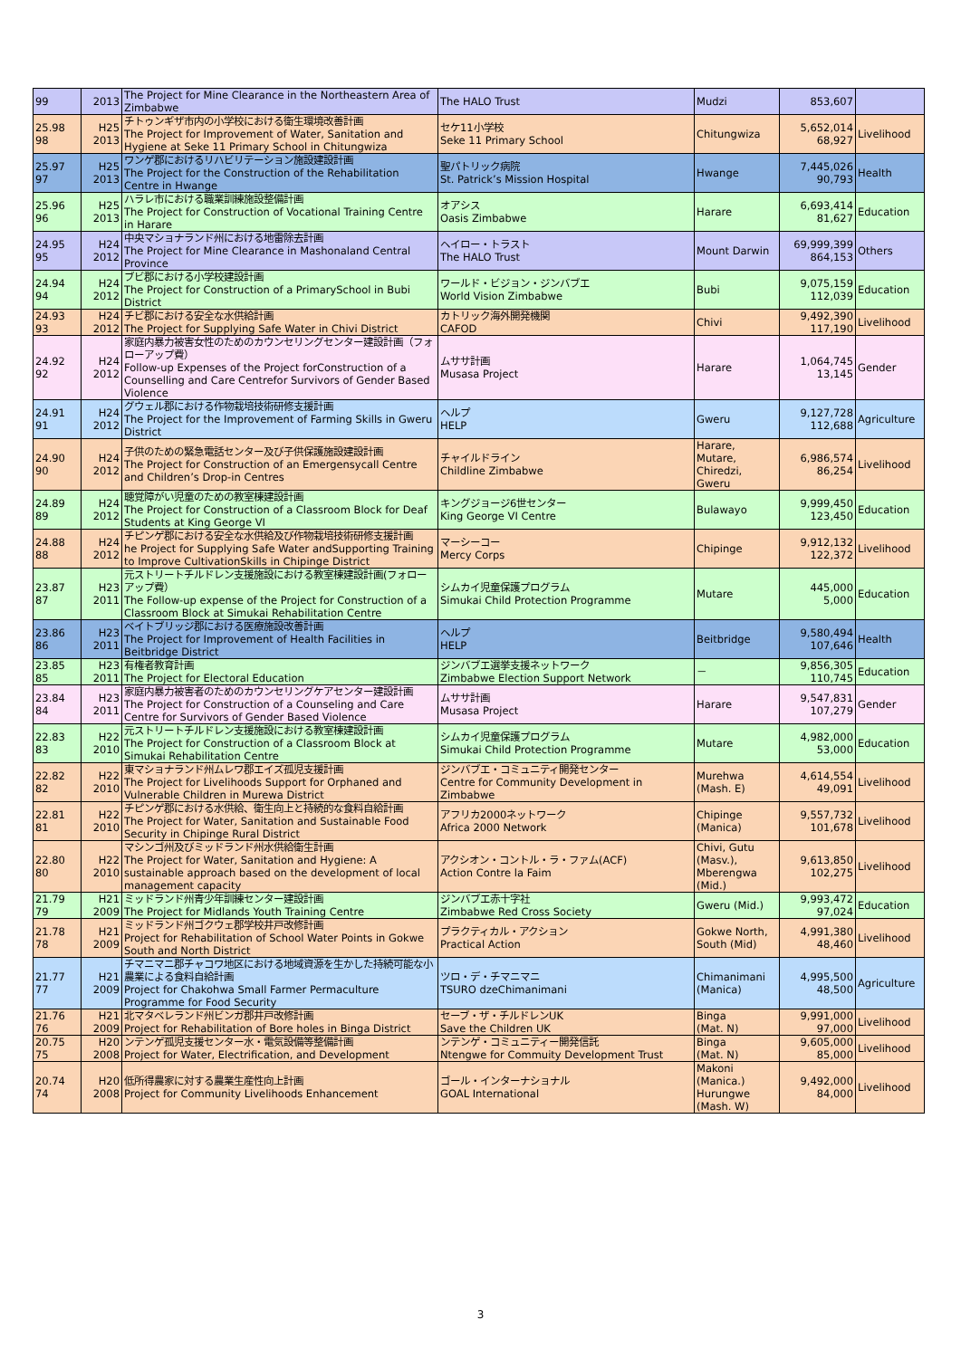| 99 | 2013 | The Project for Mine Clearance in the Northeastern Area of Zimbabwe | The HALO Trust | Mudzi | 853,607 | |
| 25.98 98 | H25 2013 | チトゥンギザ市内の小学校における衛生環境改善計画 The Project for Improvement of Water, Sanitation and Hygiene at Seke 11 Primary School in Chitungwiza | セケ11小学校 Seke 11 Primary School | Chitungwiza | 5,652,014 68,927 | Livelihood |
| 25.97 97 | H25 2013 | ワンゲ郡におけるリハビリテーション施設建設計画 The Project for the Construction of the Rehabilitation Centre in Hwange | 聖パトリック病院 St. Patrick’s Mission Hospital | Hwange | 7,445,026 90,793 | Health |
| 25.96 96 | H25 2013 | ハラレ市における職業訓練施設整備計画 The Project for Construction of Vocational Training Centre in Harare | オアシス Oasis Zimbabwe | Harare | 6,693,414 81,627 | Education |
| 24.95 95 | H24 2012 | 中央マショナランド州における地雷除去計画 The Project for Mine Clearance in Mashonaland Central Province | ヘイロー・トラスト The HALO Trust | Mount Darwin | 69,999,399 864,153 | Others |
| 24.94 94 | H24 2012 | ブビ郡における小学校建設計画 The Project for Construction of a PrimarySchool in Bubi District | ワールド・ビジョン・ジンバブエ World Vision Zimbabwe | Bubi | 9,075,159 112,039 | Education |
| 24.93 93 | H24 2012 | チビ郡における安全な水供給計画 The Project for Supplying Safe Water in Chivi District | カトリック海外開発機関 CAFOD | Chivi | 9,492,390 117,190 | Livelihood |
| 24.92 92 | H24 2012 | 家庭内暴力被害女性のためのカウンセリングセンター建設計画（フォローアップ費） Follow-up Expenses of the Project forConstruction of a Counselling and Care Centrefor Survivors of Gender Based Violence | ムササ計画 Musasa Project | Harare | 1,064,745 13,145 | Gender |
| 24.91 91 | H24 2012 | グウェル郡における作物栽培技術研修支援計画 The Project for the Improvement of Farming Skills in Gweru District | ヘルプ HELP | Gweru | 9,127,728 112,688 | Agriculture |
| 24.90 90 | H24 2012 | 子供のための緊急電話センター及び子供保護施設建設計画 The Project for Construction of an Emergensycall Centre and Children’s Drop-in Centres | チャイルドライン Childline Zimbabwe | Harare, Mutare, Chiredzi, Gweru | 6,986,574 86,254 | Livelihood |
| 24.89 89 | H24 2012 | 聴覚障がい児童のための教室棟建設計画 The Project for Construction of a Classroom Block for Deaf Students at King George VI | キングジョージ6世センター King George VI Centre | Bulawayo | 9,999,450 123,450 | Education |
| 24.88 88 | H24 2012 | チピンゲ郡における安全な水供給及び作物栽培技術研修支援計画 he Project for Supplying Safe Water andSupporting Training to Improve CultivationSkills in Chipinge District | マーシーコー Mercy Corps | Chipinge | 9,912,132 122,372 | Livelihood |
| 23.87 87 | H23 2011 | 元ストリートチルドレン支援施設における教室棟建設計画(フォローアップ費） The Follow-up expense of the Project for Construction of a Classroom Block at Simukai Rehabilitation Centre | シムカイ児童保護プログラム Simukai Child Protection Programme | Mutare | 445,000 5,000 | Education |
| 23.86 86 | H23 2011 | ベイトブリッジ郡における医療施設改善計画 The Project for Improvement of Health Facilities in Beitbridge District | ヘルプ HELP | Beitbridge | 9,580,494 107,646 | Health |
| 23.85 85 | H23 2011 | 有権者教育計画 The Project for Electoral Education | ジンバブエ選挙支援ネットワーク Zimbabwe Election Support Network | － | 9,856,305 110,745 | Education |
| 23.84 84 | H23 2011 | 家庭内暴力被害者のためのカウンセリングケアセンター建設計画 The Project for Construction of a Counseling and Care Centre for Survivors of Gender Based Violence | ムササ計画 Musasa Project | Harare | 9,547,831 107,279 | Gender |
| 22.83 83 | H22 2010 | 元ストリートチルドレン支援施設における教室棟建設計画 The Project for Construction of a Classroom Block at Simukai Rehabilitation Centre | シムカイ児童保護プログラム Simukai Child Protection Programme | Mutare | 4,982,000 53,000 | Education |
| 22.82 82 | H22 2010 | 東マショナランド州ムレワ郡エイズ孤児支援計画 The Project for Livelihoods Support for Orphaned and Vulnerable Children in Murewa District | ジンバブエ・コミュニティ開発センター Centre for Community Development in Zimbabwe | Murehwa (Mash. E) | 4,614,554 49,091 | Livelihood |
| 22.81 81 | H22 2010 | チピンゲ郡における水供給、衛生向上と持続的な食料自給計画 The Project for Water, Sanitation and Sustainable Food Security in Chipinge Rural District | アフリカ2000ネットワーク Africa 2000 Network | Chipinge (Manica) | 9,557,732 101,678 | Livelihood |
| 22.80 80 | H22 2010 | マシンゴ州及びミッドランド州水供給衛生計画 The Project for Water, Sanitation and Hygiene: A sustainable approach based on the development of local management capacity | アクシオン・コントル・ラ・ファム(ACF) Action Contre la Faim | Chivi, Gutu (Masv.), Mberengwa (Mid.) | 9,613,850 102,275 | Livelihood |
| 21.79 79 | H21 2009 | ミッドランド州青少年訓練センター建設計画 The Project for Midlands Youth Training Centre | ジンバブエ赤十字社 Zimbabwe Red Cross Society | Gweru (Mid.) | 9,993,472 97,024 | Education |
| 21.78 78 | H21 2009 | ミッドランド州ゴクウェ郡学校井戸改修計画 Project for Rehabilitation of School Water Points in Gokwe South and North District | プラクティカル・アクション Practical Action | Gokwe North, South (Mid) | 4,991,380 48,460 | Livelihood |
| 21.77 77 | H21 2009 | チマニマニ郡チャコワ地区における地域資源を生かした持続可能な小農業による食料自給計画 Project for Chakohwa Small Farmer Permaculture Programme for Food Security | ツロ・デ・チマニマニ TSURO dzeChimanimani | Chimanimani (Manica) | 4,995,500 48,500 | Agriculture |
| 21.76 76 | H21 2009 | 北マタベレランド州ビンガ郡井戸改修計画 Project for Rehabilitation of Bore holes in Binga District | セーブ・ザ・チルドレンUK Save the Children UK | Binga (Mat. N) | 9,991,000 97,000 | Livelihood |
| 20.75 75 | H20 2008 | ンテンゲ孤児支援センター水・電気設備等整備計画 Project for Water, Electrification, and Development | ンテンゲ・コミュニティー開発信託 Ntengwe for Commuity Development Trust | Binga (Mat. N) | 9,605,000 85,000 | Livelihood |
| 20.74 74 | H20 2008 | 低所得農家に対する農業生産性向上計画 Project for Community Livelihoods Enhancement | ゴール・インターナショナル GOAL International | Makoni (Manica.) Hurungwe (Mash. W) | 9,492,000 84,000 | Livelihood |
3